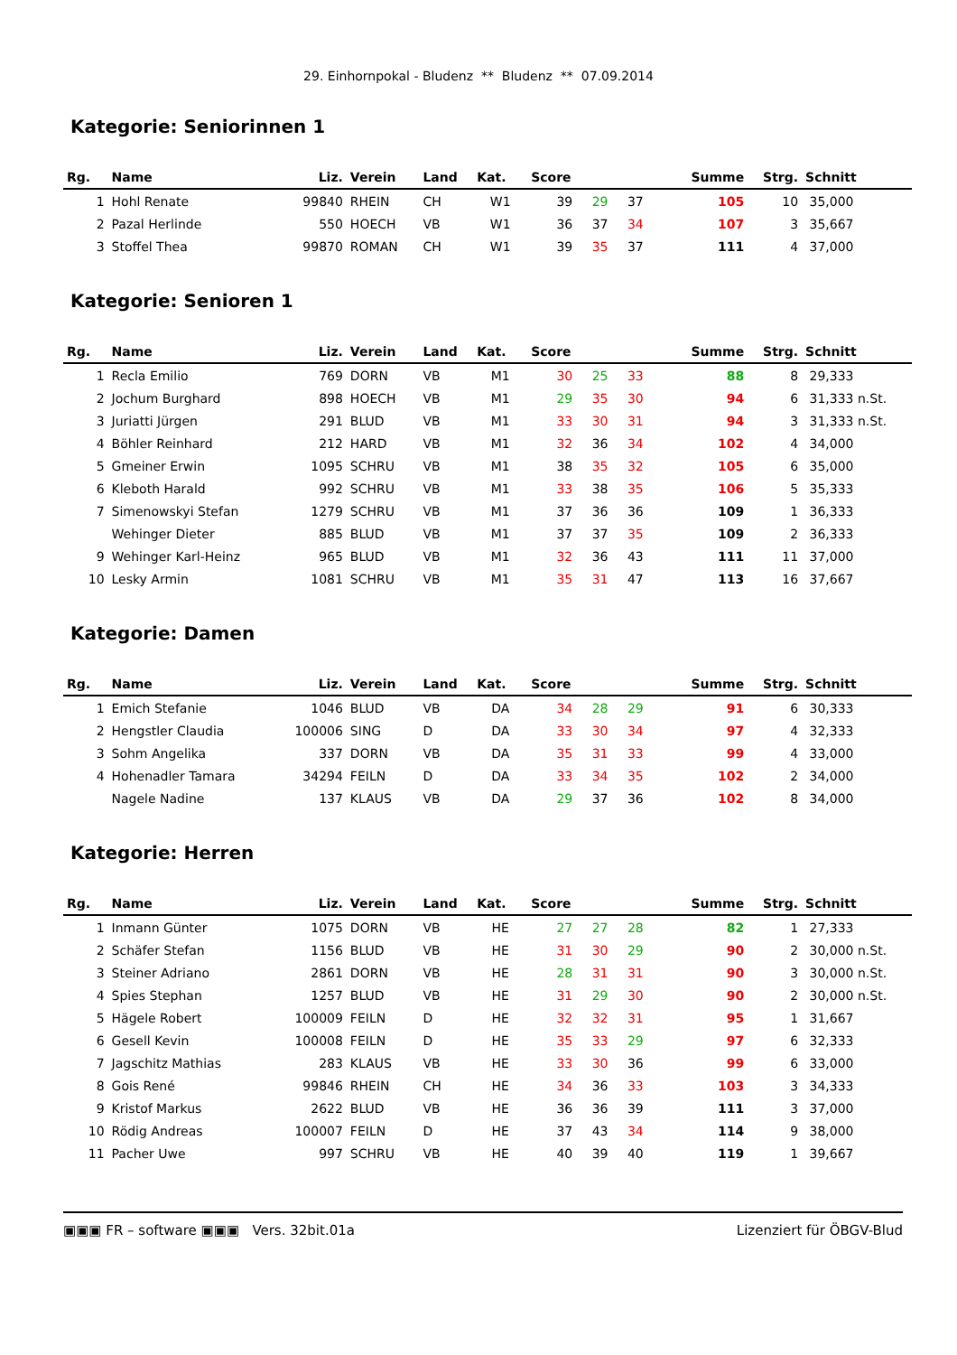29. Einhornpokal - Bludenz ** Bludenz ** 07.09.2014
Kategorie: Seniorinnen 1
| Rg. | Name | Liz. | Verein | Land | Kat. | Score | | | Summe | Strg. | Schnitt |
| --- | --- | --- | --- | --- | --- | --- | --- | --- | --- | --- | --- |
| 1 | Hohl Renate | 99840 | RHEIN | CH | W1 | 39 | 29 | 37 | 105 | 10 | 35,000 |
| 2 | Pazal Herlinde | 550 | HOECH | VB | W1 | 36 | 37 | 34 | 107 | 3 | 35,667 |
| 3 | Stoffel Thea | 99870 | ROMAN | CH | W1 | 39 | 35 | 37 | 111 | 4 | 37,000 |
Kategorie: Senioren 1
| Rg. | Name | Liz. | Verein | Land | Kat. | Score | | | Summe | Strg. | Schnitt |
| --- | --- | --- | --- | --- | --- | --- | --- | --- | --- | --- | --- |
| 1 | Recla Emilio | 769 | DORN | VB | M1 | 30 | 25 | 33 | 88 | 8 | 29,333 |
| 2 | Jochum Burghard | 898 | HOECH | VB | M1 | 29 | 35 | 30 | 94 | 6 | 31,333 n.St. |
| 3 | Juriatti Jürgen | 291 | BLUD | VB | M1 | 33 | 30 | 31 | 94 | 3 | 31,333 n.St. |
| 4 | Böhler Reinhard | 212 | HARD | VB | M1 | 32 | 36 | 34 | 102 | 4 | 34,000 |
| 5 | Gmeiner Erwin | 1095 | SCHRU | VB | M1 | 38 | 35 | 32 | 105 | 6 | 35,000 |
| 6 | Kleboth Harald | 992 | SCHRU | VB | M1 | 33 | 38 | 35 | 106 | 5 | 35,333 |
| 7 | Simenowskyi Stefan | 1279 | SCHRU | VB | M1 | 37 | 36 | 36 | 109 | 1 | 36,333 |
| | Wehinger Dieter | 885 | BLUD | VB | M1 | 37 | 37 | 35 | 109 | 2 | 36,333 |
| 9 | Wehinger Karl-Heinz | 965 | BLUD | VB | M1 | 32 | 36 | 43 | 111 | 11 | 37,000 |
| 10 | Lesky Armin | 1081 | SCHRU | VB | M1 | 35 | 31 | 47 | 113 | 16 | 37,667 |
Kategorie: Damen
| Rg. | Name | Liz. | Verein | Land | Kat. | Score | | | Summe | Strg. | Schnitt |
| --- | --- | --- | --- | --- | --- | --- | --- | --- | --- | --- | --- |
| 1 | Emich Stefanie | 1046 | BLUD | VB | DA | 34 | 28 | 29 | 91 | 6 | 30,333 |
| 2 | Hengstler Claudia | 100006 | SING | D | DA | 33 | 30 | 34 | 97 | 4 | 32,333 |
| 3 | Sohm Angelika | 337 | DORN | VB | DA | 35 | 31 | 33 | 99 | 4 | 33,000 |
| 4 | Hohenadler Tamara | 34294 | FEILN | D | DA | 33 | 34 | 35 | 102 | 2 | 34,000 |
| | Nagele Nadine | 137 | KLAUS | VB | DA | 29 | 37 | 36 | 102 | 8 | 34,000 |
Kategorie: Herren
| Rg. | Name | Liz. | Verein | Land | Kat. | Score | | | Summe | Strg. | Schnitt |
| --- | --- | --- | --- | --- | --- | --- | --- | --- | --- | --- | --- |
| 1 | Inmann Günter | 1075 | DORN | VB | HE | 27 | 27 | 28 | 82 | 1 | 27,333 |
| 2 | Schäfer Stefan | 1156 | BLUD | VB | HE | 31 | 30 | 29 | 90 | 2 | 30,000 n.St. |
| 3 | Steiner Adriano | 2861 | DORN | VB | HE | 28 | 31 | 31 | 90 | 3 | 30,000 n.St. |
| 4 | Spies Stephan | 1257 | BLUD | VB | HE | 31 | 29 | 30 | 90 | 2 | 30,000 n.St. |
| 5 | Hägele Robert | 100009 | FEILN | D | HE | 32 | 32 | 31 | 95 | 1 | 31,667 |
| 6 | Gesell Kevin | 100008 | FEILN | D | HE | 35 | 33 | 29 | 97 | 6 | 32,333 |
| 7 | Jagschitz Mathias | 283 | KLAUS | VB | HE | 33 | 30 | 36 | 99 | 6 | 33,000 |
| 8 | Gois René | 99846 | RHEIN | CH | HE | 34 | 36 | 33 | 103 | 3 | 34,333 |
| 9 | Kristof Markus | 2622 | BLUD | VB | HE | 36 | 36 | 39 | 111 | 3 | 37,000 |
| 10 | Rödig Andreas | 100007 | FEILN | D | HE | 37 | 43 | 34 | 114 | 9 | 38,000 |
| 11 | Pacher Uwe | 997 | SCHRU | VB | HE | 40 | 39 | 40 | 119 | 1 | 39,667 |
▣▣▣ FR – software ▣▣▣ Vers. 32bit.01a Lizenziert für ÖBGV-Blud